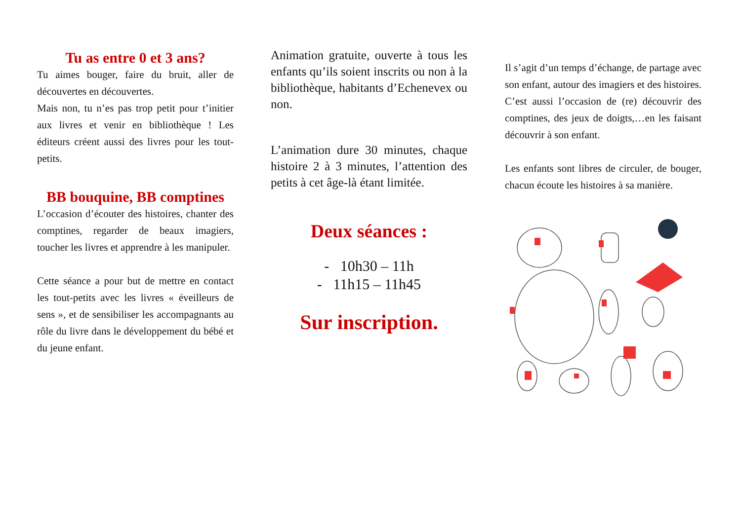Tu as entre 0 et 3 ans?
Tu aimes bouger, faire du bruit, aller de découvertes en découvertes.
Mais non, tu n’es pas trop petit pour t’initier aux livres et venir en bibliothèque ! Les éditeurs créent aussi des livres pour les tout-petits.
BB bouquine, BB comptines
L’occasion d’écouter des histoires, chanter des comptines, regarder de beaux imagiers, toucher les livres et apprendre à les manipuler.
Cette séance a pour but de mettre en contact les tout-petits avec les livres « éveilleurs de sens », et de sensibiliser les accompagnants au rôle du livre dans le développement du bébé et du jeune enfant.
Animation gratuite, ouverte à tous les enfants qu’ils soient inscrits ou non à la bibliothèque, habitants d’Echenevex ou non.
L’animation dure 30 minutes, chaque histoire 2 à 3 minutes, l’attention des petits à cet âge-là étant limitée.
Deux séances :
- 10h30 – 11h
- 11h15 – 11h45
Sur inscription.
Il s’agit d’un temps d’échange, de partage avec son enfant, autour des imagiers et des histoires. C’est aussi l’occasion de (re) découvrir des comptines, des jeux de doigts,…en les faisant découvrir à son enfant.
Les enfants sont libres de circuler, de bouger, chacun écoute les histoires à sa manière.